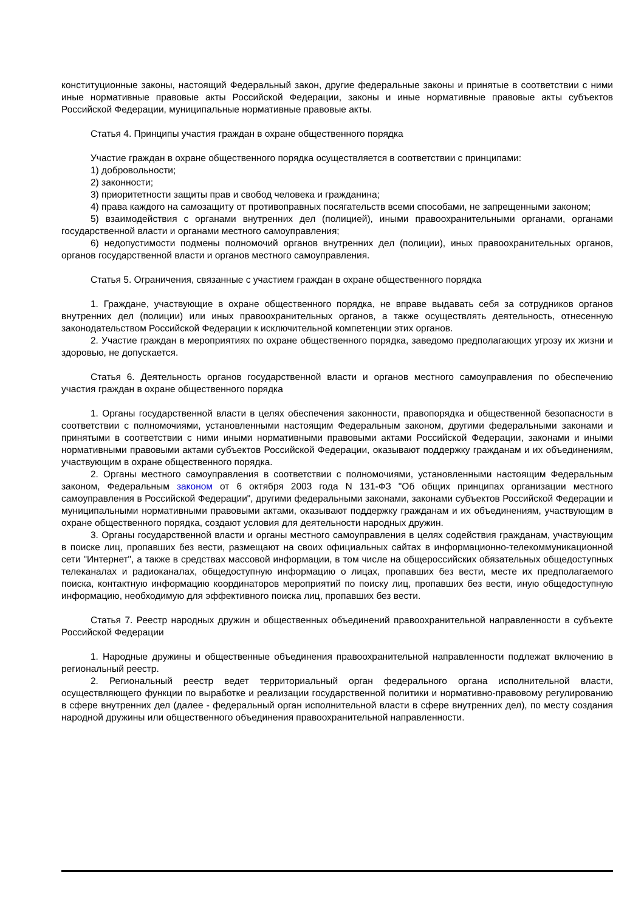конституционные законы, настоящий Федеральный закон, другие федеральные законы и принятые в соответствии с ними иные нормативные правовые акты Российской Федерации, законы и иные нормативные правовые акты субъектов Российской Федерации, муниципальные нормативные правовые акты.
Статья 4. Принципы участия граждан в охране общественного порядка
Участие граждан в охране общественного порядка осуществляется в соответствии с принципами:
1) добровольности;
2) законности;
3) приоритетности защиты прав и свобод человека и гражданина;
4) права каждого на самозащиту от противоправных посягательств всеми способами, не запрещенными законом;
5) взаимодействия с органами внутренних дел (полицией), иными правоохранительными органами, органами государственной власти и органами местного самоуправления;
6) недопустимости подмены полномочий органов внутренних дел (полиции), иных правоохранительных органов, органов государственной власти и органов местного самоуправления.
Статья 5. Ограничения, связанные с участием граждан в охране общественного порядка
1. Граждане, участвующие в охране общественного порядка, не вправе выдавать себя за сотрудников органов внутренних дел (полиции) или иных правоохранительных органов, а также осуществлять деятельность, отнесенную законодательством Российской Федерации к исключительной компетенции этих органов.
2. Участие граждан в мероприятиях по охране общественного порядка, заведомо предполагающих угрозу их жизни и здоровью, не допускается.
Статья 6. Деятельность органов государственной власти и органов местного самоуправления по обеспечению участия граждан в охране общественного порядка
1. Органы государственной власти в целях обеспечения законности, правопорядка и общественной безопасности в соответствии с полномочиями, установленными настоящим Федеральным законом, другими федеральными законами и принятыми в соответствии с ними иными нормативными правовыми актами Российской Федерации, законами и иными нормативными правовыми актами субъектов Российской Федерации, оказывают поддержку гражданам и их объединениям, участвующим в охране общественного порядка.
2. Органы местного самоуправления в соответствии с полномочиями, установленными настоящим Федеральным законом, Федеральным законом от 6 октября 2003 года N 131-ФЗ "Об общих принципах организации местного самоуправления в Российской Федерации", другими федеральными законами, законами субъектов Российской Федерации и муниципальными нормативными правовыми актами, оказывают поддержку гражданам и их объединениям, участвующим в охране общественного порядка, создают условия для деятельности народных дружин.
3. Органы государственной власти и органы местного самоуправления в целях содействия гражданам, участвующим в поиске лиц, пропавших без вести, размещают на своих официальных сайтах в информационно-телекоммуникационной сети "Интернет", а также в средствах массовой информации, в том числе на общероссийских обязательных общедоступных телеканалах и радиоканалах, общедоступную информацию о лицах, пропавших без вести, месте их предполагаемого поиска, контактную информацию координаторов мероприятий по поиску лиц, пропавших без вести, иную общедоступную информацию, необходимую для эффективного поиска лиц, пропавших без вести.
Статья 7. Реестр народных дружин и общественных объединений правоохранительной направленности в субъекте Российской Федерации
1. Народные дружины и общественные объединения правоохранительной направленности подлежат включению в региональный реестр.
2. Региональный реестр ведет территориальный орган федерального органа исполнительной власти, осуществляющего функции по выработке и реализации государственной политики и нормативно-правовому регулированию в сфере внутренних дел (далее - федеральный орган исполнительной власти в сфере внутренних дел), по месту создания народной дружины или общественного объединения правоохранительной направленности.